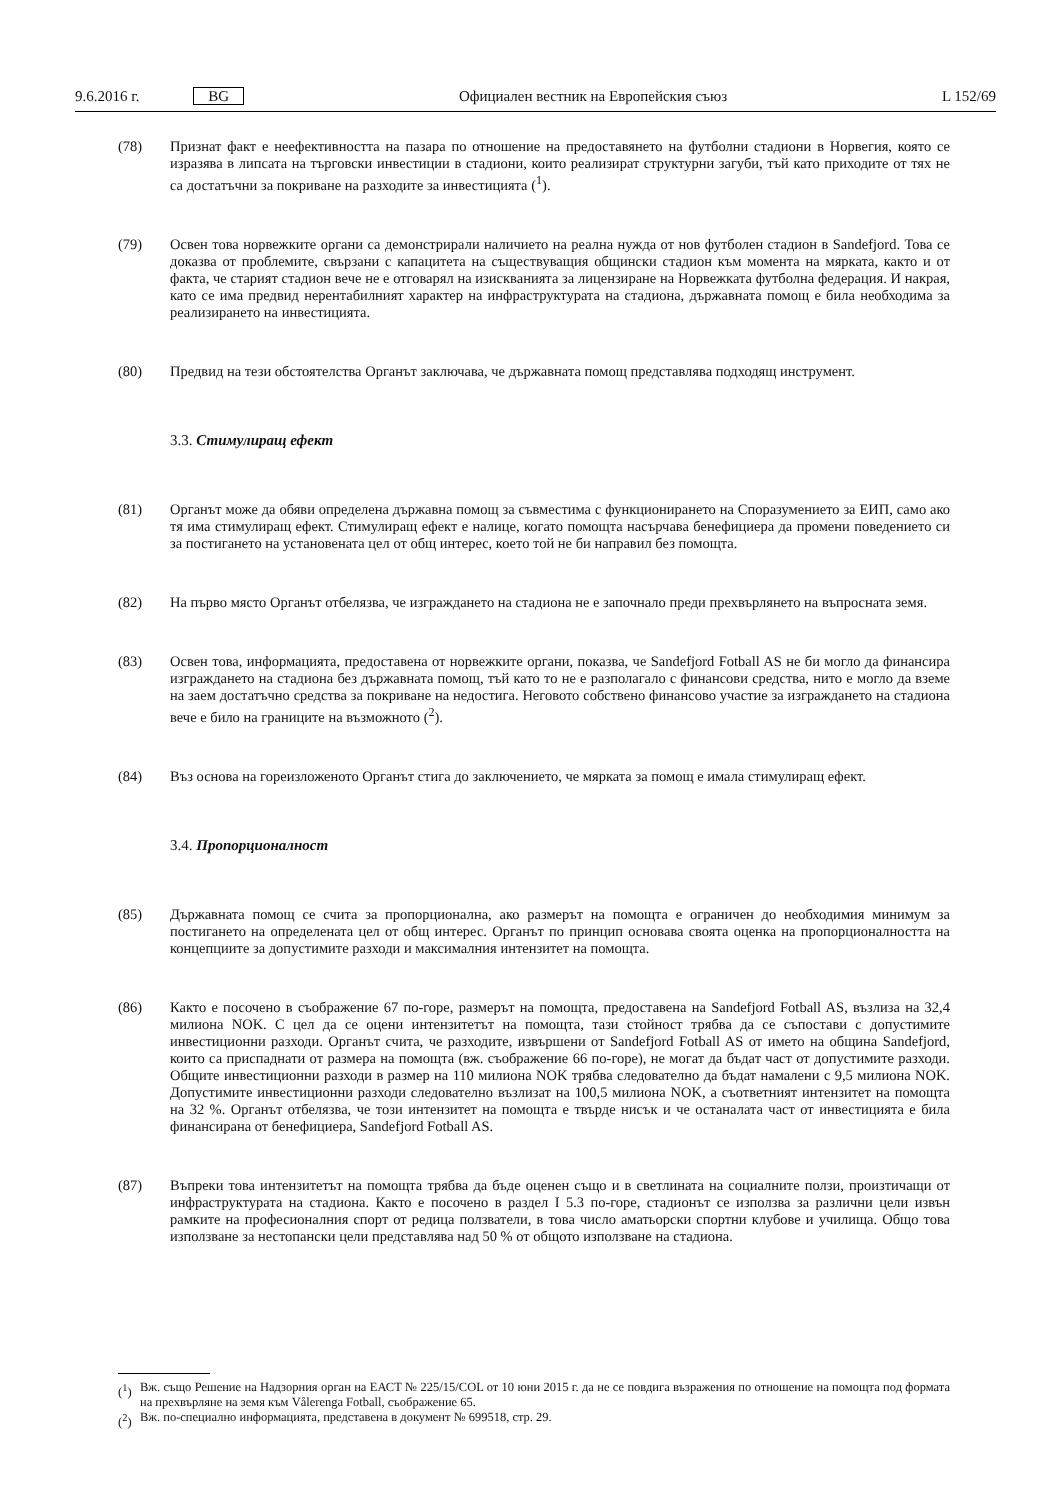9.6.2016 г. BG Официален вестник на Европейския съюз L 152/69
(78) Признат факт е неефективността на пазара по отношение на предоставянето на футболни стадиони в Норвегия, която се изразява в липсата на търговски инвестиции в стадиони, които реализират структурни загуби, тъй като приходите от тях не са достатъчни за покриване на разходите за инвестицията (<sup>1</sup>).
(79) Освен това норвежките органи са демонстрирали наличието на реална нужда от нов футболен стадион в Sandefjord. Това се доказва от проблемите, свързани с капацитета на съществуващия общински стадион към момента на мярката, както и от факта, че старият стадион вече не е отговарял на изискванията за лицензиране на Норвежката футболна федерация. И накрая, като се има предвид нерентабилният характер на инфраструктурата на стадиона, държавната помощ е била необходима за реализирането на инвестицията.
(80) Предвид на тези обстоятелства Органът заключава, че държавната помощ представлява подходящ инструмент.
3.3. Стимулиращ ефект
(81) Органът може да обяви определена държавна помощ за съвместима с функционирането на Споразумението за ЕИП, само ако тя има стимулиращ ефект. Стимулиращ ефект е налице, когато помощта насърчава бенефициера да промени поведението си за постигането на установената цел от общ интерес, което той не би направил без помощта.
(82) На първо място Органът отбелязва, че изграждането на стадиона не е започнало преди прехвърлянето на въпросната земя.
(83) Освен това, информацията, предоставена от норвежките органи, показва, че Sandefjord Fotball AS не би могло да финансира изграждането на стадиона без държавната помощ, тъй като то не е разполагало с финансови средства, нито е могло да вземе на заем достатъчно средства за покриване на недостига. Неговото собствено финансово участие за изграждането на стадиона вече е било на границите на възможното (<sup>2</sup>).
(84) Въз основа на гореизложеното Органът стига до заключението, че мярката за помощ е имала стимулиращ ефект.
3.4. Пропорционалност
(85) Държавната помощ се счита за пропорционална, ако размерът на помощта е ограничен до необходимия минимум за постигането на определената цел от общ интерес. Органът по принцип основава своята оценка на пропорционалността на концепциите за допустимите разходи и максималния интензитет на помощта.
(86) Както е посочено в съображение 67 по-горе, размерът на помощта, предоставена на Sandefjord Fotball AS, възлиза на 32,4 милиона NOK. С цел да се оцени интензитетът на помощта, тази стойност трябва да се съпостави с допустимите инвестиционни разходи. Органът счита, че разходите, извършени от Sandefjord Fotball AS от името на община Sandefjord, които са приспаднати от размера на помощта (вж. съображение 66 по-горе), не могат да бъдат част от допустимите разходи. Общите инвестиционни разходи в размер на 110 милиона NOK трябва следователно да бъдат намалени с 9,5 милиона NOK. Допустимите инвестиционни разходи следователно възлизат на 100,5 милиона NOK, а съответният интензитет на помощта на 32 %. Органът отбелязва, че този интензитет на помощта е твърде нисък и че останалата част от инвестицията е била финансирана от бенефициера, Sandefjord Fotball AS.
(87) Въпреки това интензитетът на помощта трябва да бъде оценен също и в светлината на социалните ползи, произтичащи от инфраструктурата на стадиона. Както е посочено в раздел I 5.3 по-горе, стадионът се използва за различни цели извън рамките на професионалния спорт от редица ползватели, в това число аматьорски спортни клубове и училища. Общо това използване за нестопански цели представлява над 50 % от общото използване на стадиона.
(<sup>1</sup>) Вж. също Решение на Надзорния орган на ЕАСТ № 225/15/COL от 10 юни 2015 г. да не се повдига възражения по отношение на помощта под формата на прехвърляне на земя към Vålerenga Fotball, съображение 65.
(<sup>2</sup>) Вж. по-специално информацията, представена в документ № 699518, стр. 29.